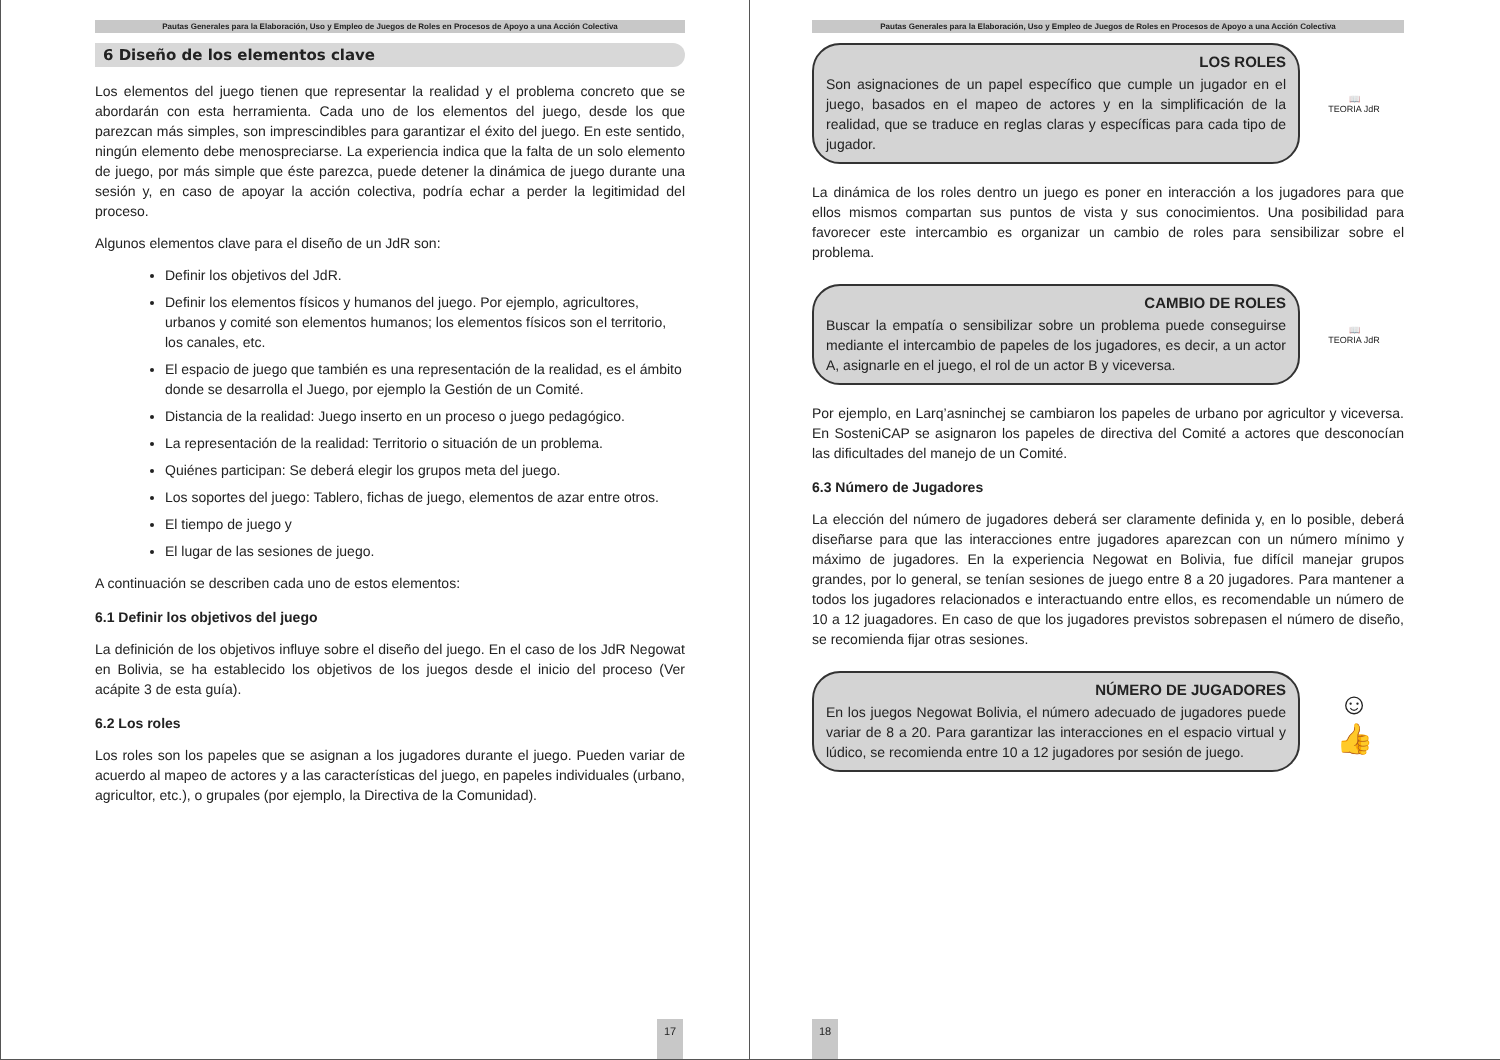Pautas Generales para la Elaboración, Uso y Empleo de Juegos de Roles en Procesos de Apoyo a una Acción Colectiva
6 Diseño de los elementos clave
Los elementos del juego tienen que representar la realidad y el problema concreto que se abordarán con esta herramienta. Cada uno de los elementos del juego, desde los que parezcan más simples, son imprescindibles para garantizar el éxito del juego. En este sentido, ningún elemento debe menospreciarse. La experiencia indica que la falta de un solo elemento de juego, por más simple que éste parezca, puede detener la dinámica de juego durante una sesión y, en caso de apoyar la acción colectiva, podría echar a perder la legitimidad del proceso.
Algunos elementos clave para el diseño de un JdR son:
Definir los objetivos del JdR.
Definir los elementos físicos y humanos del juego. Por ejemplo, agricultores, urbanos y comité son elementos humanos; los elementos físicos son el territorio, los canales, etc.
El espacio de juego que también es una representación de la realidad, es el ámbito donde se desarrolla el Juego, por ejemplo la Gestión de un Comité.
Distancia de la realidad: Juego inserto en un proceso o juego pedagógico.
La representación de la realidad: Territorio o situación de un problema.
Quiénes participan: Se deberá elegir los grupos meta del juego.
Los soportes del juego: Tablero, fichas de juego, elementos de azar entre otros.
El tiempo de juego y
El lugar de las sesiones de juego.
A continuación se describen cada uno de estos elementos:
6.1 Definir los objetivos del juego
La definición de los objetivos influye sobre el diseño del juego. En el caso de los JdR Negowat en Bolivia, se ha establecido los objetivos de los juegos desde el inicio del proceso (Ver acápite 3 de esta guía).
6.2 Los roles
Los roles son los papeles que se asignan a los jugadores durante el juego. Pueden variar de acuerdo al mapeo de actores y a las características del juego, en papeles individuales (urbano, agricultor, etc.), o grupales (por ejemplo, la Directiva de la Comunidad).
17
Pautas Generales para la Elaboración, Uso y Empleo de Juegos de Roles en Procesos de Apoyo a una Acción Colectiva
LOS ROLES
Son asignaciones de un papel específico que cumple un jugador en el juego, basados en el mapeo de actores y en la simplificación de la realidad, que se traduce en reglas claras y específicas para cada tipo de jugador.
📖
TEORIA JdR
La dinámica de los roles dentro un juego es poner en interacción a los jugadores para que ellos mismos compartan sus puntos de vista y sus conocimientos. Una posibilidad para favorecer este intercambio es organizar un cambio de roles para sensibilizar sobre el problema.
CAMBIO DE ROLES
Buscar la empatía o sensibilizar sobre un problema puede conseguirse mediante el intercambio de papeles de los jugadores, es decir, a un actor A, asignarle en el juego, el rol de un actor B y viceversa.
📖
TEORIA JdR
Por ejemplo, en Larq’asninchej se cambiaron los papeles de urbano por agricultor y viceversa. En SosteniCAP se asignaron los papeles de directiva del Comité a actores que desconocían las dificultades del manejo de un Comité.
6.3 Número de Jugadores
La elección del número de jugadores deberá ser claramente definida y, en lo posible, deberá diseñarse para que las interacciones entre jugadores aparezcan con un número mínimo y máximo de jugadores. En la experiencia Negowat en Bolivia, fue difícil manejar grupos grandes, por lo general, se tenían sesiones de juego entre 8 a 20 jugadores. Para mantener a todos los jugadores relacionados e interactuando entre ellos, es recomendable un número de 10 a 12 juagadores. En caso de que los jugadores previstos sobrepasen el número de diseño, se recomienda fijar otras sesiones.
NÚMERO DE JUGADORES
En los juegos Negowat Bolivia, el número adecuado de jugadores puede variar de 8 a 20. Para garantizar las interacciones en el espacio virtual y lúdico, se recomienda entre 10 a 12 jugadores por sesión de juego.
☺
👍
18